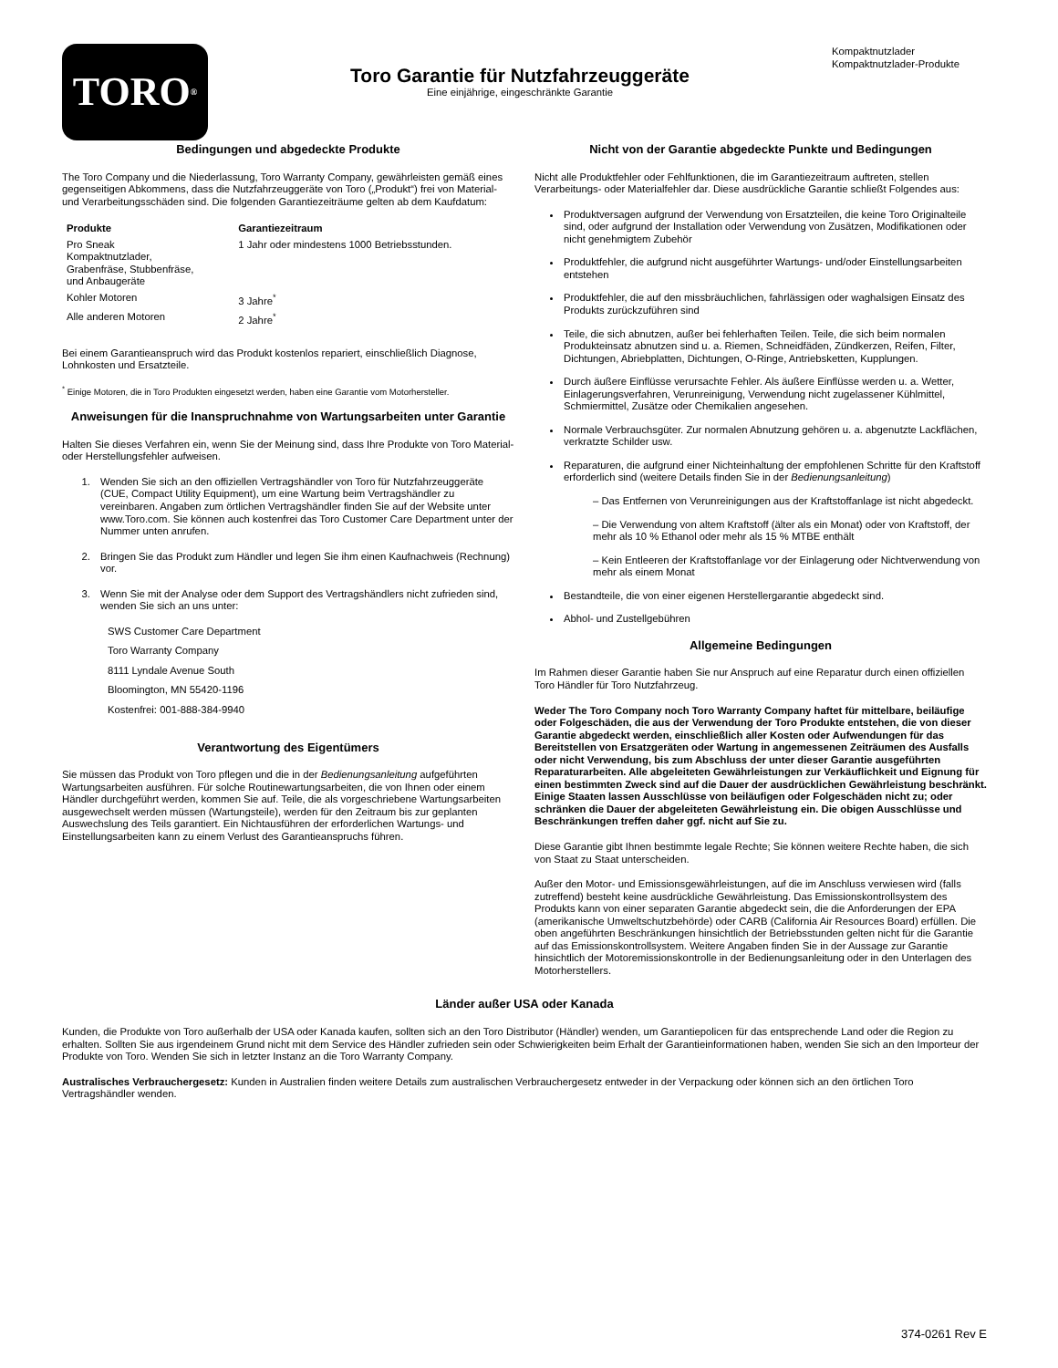TORO<sup>®</sup>
Toro Garantie für Nutzfahrzeuggeräte
Eine einjährige, eingeschränkte Garantie
Kompaktnutzlader
Kompaktnutzlader-Produkte
Bedingungen und abgedeckte Produkte
The Toro Company und die Niederlassung, Toro Warranty Company, gewährleisten gemäß eines gegenseitigen Abkommens, dass die Nutzfahrzeuggeräte von Toro („Produkt“) frei von Material- und Verarbeitungsschäden sind. Die folgenden Garantiezeiträume gelten ab dem Kaufdatum:
| Produkte | Garantiezeitraum |
| --- | --- |
| Pro Sneak Kompaktnutzlader, Grabenfräse, Stubbenfräse, und Anbaugeräte | 1 Jahr oder mindestens 1000 Betriebsstunden. |
| Kohler Motoren | 3 Jahre<sup>*</sup> |
| Alle anderen Motoren | 2 Jahre<sup>*</sup> |
Bei einem Garantieanspruch wird das Produkt kostenlos repariert, einschließlich Diagnose, Lohnkosten und Ersatzteile.
<sup>*</sup> Einige Motoren, die in Toro Produkten eingesetzt werden, haben eine Garantie vom Motorhersteller.
Anweisungen für die Inanspruchnahme von Wartungsarbeiten unter Garantie
Halten Sie dieses Verfahren ein, wenn Sie der Meinung sind, dass Ihre Produkte von Toro Material- oder Herstellungsfehler aufweisen.
1. Wenden Sie sich an den offiziellen Vertragshändler von Toro für Nutzfahrzeuggeräte (CUE, Compact Utility Equipment), um eine Wartung beim Vertragshändler zu vereinbaren. Angaben zum örtlichen Vertragshändler finden Sie auf der Website unter www.Toro.com. Sie können auch kostenfrei das Toro Customer Care Department unter der Nummer unten anrufen.
2. Bringen Sie das Produkt zum Händler und legen Sie ihm einen Kaufnachweis (Rechnung) vor.
3. Wenn Sie mit der Analyse oder dem Support des Vertragshändlers nicht zufrieden sind, wenden Sie sich an uns unter:
SWS Customer Care Department
Toro Warranty Company
8111 Lyndale Avenue South
Bloomington, MN 55420-1196
Kostenfrei: 001-888-384-9940
Verantwortung des Eigentümers
Sie müssen das Produkt von Toro pflegen und die in der Bedienungsanleitung aufgeführten Wartungsarbeiten ausführen. Für solche Routinewartungsarbeiten, die von Ihnen oder einem Händler durchgeführt werden, kommen Sie auf. Teile, die als vorgeschriebene Wartungsarbeiten ausgewechselt werden müssen (Wartungsteile), werden für den Zeitraum bis zur geplanten Auswechslung des Teils garantiert. Ein Nichtausführen der erforderlichen Wartungs- und Einstellungsarbeiten kann zu einem Verlust des Garantieanspruchs führen.
Nicht von der Garantie abgedeckte Punkte und Bedingungen
Nicht alle Produktfehler oder Fehlfunktionen, die im Garantiezeitraum auftreten, stellen Verarbeitungs- oder Materialfehler dar. Diese ausdrückliche Garantie schließt Folgendes aus:
Produktversagen aufgrund der Verwendung von Ersatzteilen, die keine Toro Originalteile sind, oder aufgrund der Installation oder Verwendung von Zusätzen, Modifikationen oder nicht genehmigtem Zubehör
Produktfehler, die aufgrund nicht ausgeführter Wartungs- und/oder Einstellungsarbeiten entstehen
Produktfehler, die auf den missbräuchlichen, fahrlässigen oder waghalsigen Einsatz des Produkts zurückzuführen sind
Teile, die sich abnutzen, außer bei fehlerhaften Teilen. Teile, die sich beim normalen Produkteinsatz abnutzen sind u. a. Riemen, Schneidfäden, Zündkerzen, Reifen, Filter, Dichtungen, Abriebplatten, Dichtungen, O-Ringe, Antriebsketten, Kupplungen.
Durch äußere Einflüsse verursachte Fehler. Als äußere Einflüsse werden u. a. Wetter, Einlagerungsverfahren, Verunreinigung, Verwendung nicht zugelassener Kühlmittel, Schmiermittel, Zusätze oder Chemikalien angesehen.
Normale Verbrauchsgüter. Zur normalen Abnutzung gehören u. a. abgenutzte Lackflächen, verkratzte Schilder usw.
Reparaturen, die aufgrund einer Nichteinhaltung der empfohlenen Schritte für den Kraftstoff erforderlich sind (weitere Details finden Sie in der Bedienungsanleitung)
– Das Entfernen von Verunreinigungen aus der Kraftstoffanlage ist nicht abgedeckt.
– Die Verwendung von altem Kraftstoff (älter als ein Monat) oder von Kraftstoff, der mehr als 10 % Ethanol oder mehr als 15 % MTBE enthält
– Kein Entleeren der Kraftstoffanlage vor der Einlagerung oder Nichtverwendung von mehr als einem Monat
Bestandteile, die von einer eigenen Herstellergarantie abgedeckt sind.
Abhol- und Zustellgebühren
Allgemeine Bedingungen
Im Rahmen dieser Garantie haben Sie nur Anspruch auf eine Reparatur durch einen offiziellen Toro Händler für Toro Nutzfahrzeug.
Weder The Toro Company noch Toro Warranty Company haftet für mittelbare, beiläufige oder Folgeschäden, die aus der Verwendung der Toro Produkte entstehen, die von dieser Garantie abgedeckt werden, einschließlich aller Kosten oder Aufwendungen für das Bereitstellen von Ersatzgeräten oder Wartung in angemessenen Zeiträumen des Ausfalls oder nicht Verwendung, bis zum Abschluss der unter dieser Garantie ausgeführten Reparaturarbeiten. Alle abgeleiteten Gewährleistungen zur Verkäuflichkeit und Eignung für einen bestimmten Zweck sind auf die Dauer der ausdrücklichen Gewährleistung beschränkt. Einige Staaten lassen Ausschlüsse von beiläufigen oder Folgeschäden nicht zu; oder schränken die Dauer der abgeleiteten Gewährleistung ein. Die obigen Ausschlüsse und Beschränkungen treffen daher ggf. nicht auf Sie zu.
Diese Garantie gibt Ihnen bestimmte legale Rechte; Sie können weitere Rechte haben, die sich von Staat zu Staat unterscheiden.
Außer den Motor- und Emissionsgewährleistungen, auf die im Anschluss verwiesen wird (falls zutreffend) besteht keine ausdrückliche Gewährleistung. Das Emissionskontrollsystem des Produkts kann von einer separaten Garantie abgedeckt sein, die die Anforderungen der EPA (amerikanische Umweltschutzbehörde) oder CARB (California Air Resources Board) erfüllen. Die oben angeführten Beschränkungen hinsichtlich der Betriebsstunden gelten nicht für die Garantie auf das Emissionskontrollsystem. Weitere Angaben finden Sie in der Aussage zur Garantie hinsichtlich der Motoremissionskontrolle in der Bedienungsanleitung oder in den Unterlagen des Motorherstellers.
Länder außer USA oder Kanada
Kunden, die Produkte von Toro außerhalb der USA oder Kanada kaufen, sollten sich an den Toro Distributor (Händler) wenden, um Garantiepolicen für das entsprechende Land oder die Region zu erhalten. Sollten Sie aus irgendeinem Grund nicht mit dem Service des Händler zufrieden sein oder Schwierigkeiten beim Erhalt der Garantieinformationen haben, wenden Sie sich an den Importeur der Produkte von Toro. Wenden Sie sich in letzter Instanz an die Toro Warranty Company.
Australisches Verbrauchergesetz: Kunden in Australien finden weitere Details zum australischen Verbrauchergesetz entweder in der Verpackung oder können sich an den örtlichen Toro Vertragshändler wenden.
374-0261 Rev E